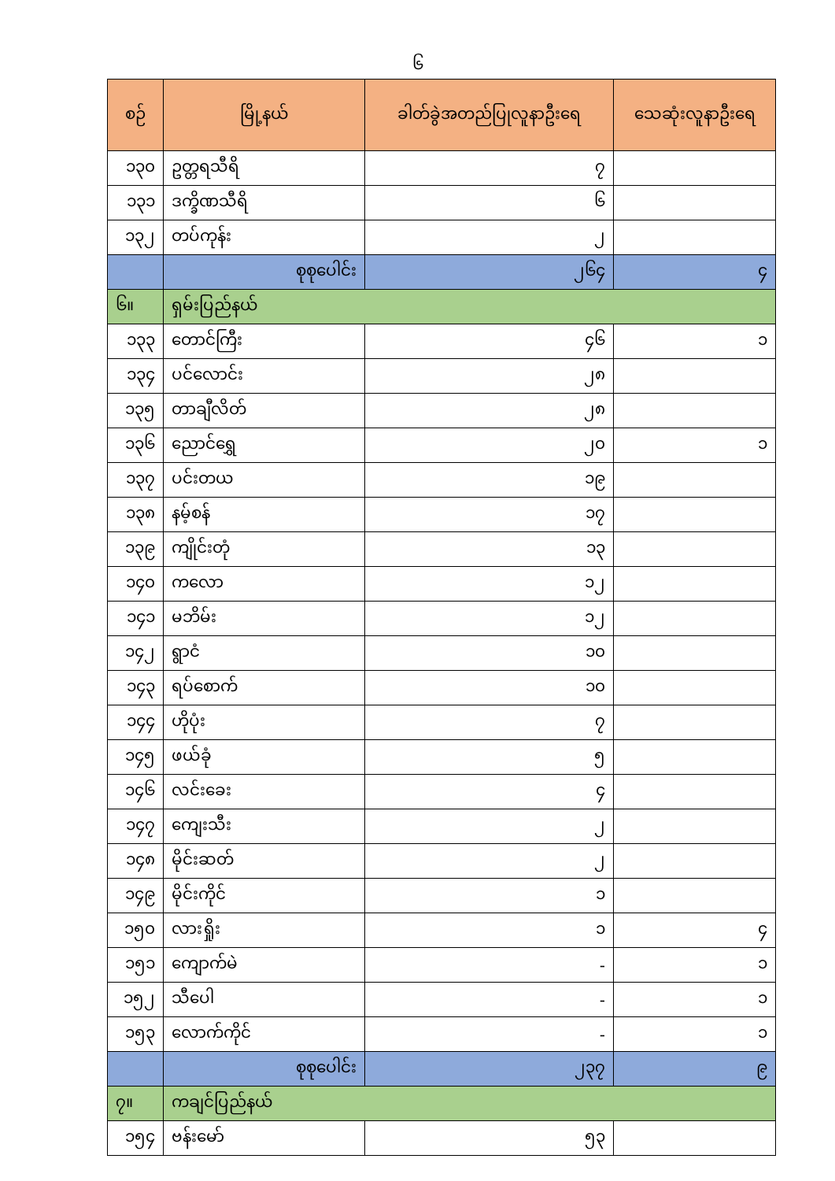၆
| စဉ် | မြို့နယ် | ခါတ်ခွဲအတည်ပြုလူနာဦးရေ | သေဆုံးလူနာဦးရေ |
| --- | --- | --- | --- |
| ၁၃၀ | ဥတ္တရသီရိ | ၇ | |
| ၁၃၁ | ဒက္ခိဏသီရိ | ၆ | |
| ၁၃၂ | တပ်ကုန်း | ၂ | |
| | စုစုပေါင်း | ၂၆၄ | ၄ |
| ၆။ | ရှမ်းပြည်နယ် | | |
| ၁၃၃ | တောင်ကြီး | ၄၆ | ၁ |
| ၁၃၄ | ပင်လောင်း | ၂၈ | |
| ၁၃၅ | တာချီလိတ် | ၂၈ | |
| ၁၃၆ | ညောင်ရွှေ | ၂၀ | ၁ |
| ၁၃၇ | ပင်းတယ | ၁၉ | |
| ၁၃၈ | နမ့်စန် | ၁၇ | |
| ၁၃၉ | ကျိုင်းတုံ | ၁၃ | |
| ၁၄၀ | ကလော | ၁၂ | |
| ၁၄၁ | မဘိမ်း | ၁၂ | |
| ၁၄၂ | ရွာငံ | ၁၀ | |
| ၁၄၃ | ရပ်စောက် | ၁၀ | |
| ၁၄၄ | ဟိုပုံး | ၇ | |
| ၁၄၅ | ဖယ်ခုံ | ၅ | |
| ၁၄၆ | လင်းခေး | ၄ | |
| ၁၄၇ | ကျေးသီး | ၂ | |
| ၁၄၈ | မိုင်းဆတ် | ၂ | |
| ၁၄၉ | မိုင်းကိုင် | ၁ | |
| ၁၅၀ | လားရှိုး | ၁ | ၄ |
| ၁၅၁ | ကျောက်မဲ | - | ၁ |
| ၁၅၂ | သီပေါ | - | ၁ |
| ၁၅၃ | လောက်ကိုင် | - | ၁ |
| | စုစုပေါင်း | ၂၃၇ | ၉ |
| ၇။ | ကချင်ပြည်နယ် | | |
| ၁၅၄ | ဗန်းမော် | ၅၃ | |